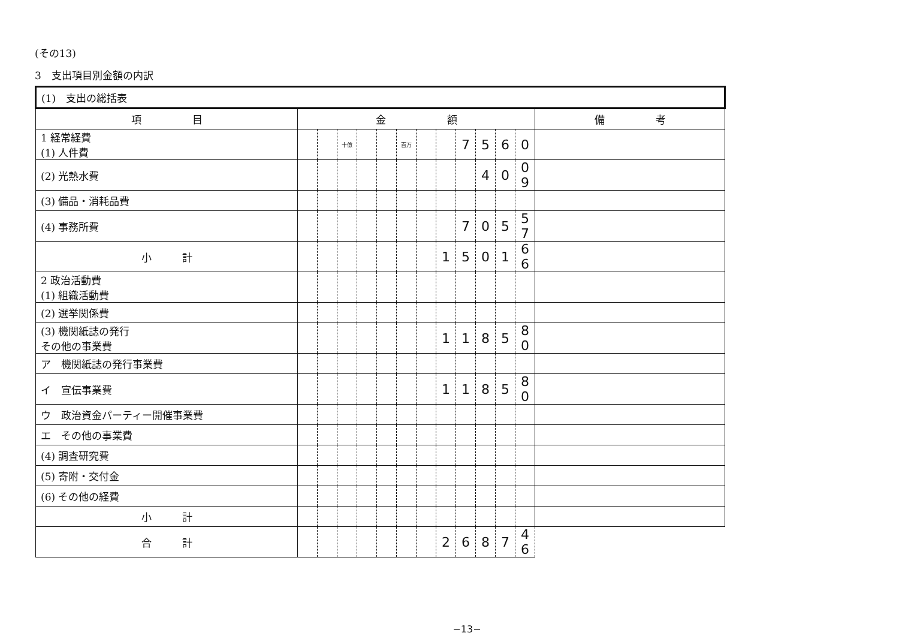(その13)
3　支出項目別金額の内訳
| (1) 支出の総括表 | | | | | | | | | | | | | | |
| 項 目 | 金 額 | | | | | | | | | | | | 備 考 | |
| 1 経常経費 (1) 人件費 | | | 十億 | | | 百万 | | | 7 | 5 | 6 | 0 | | |
| (2) 光熱水費 | | | | | | | | | | 4 | 0 | 0 9 | | |
| (3) 備品・消耗品費 | | | | | | | | | | | | | | |
| (4) 事務所費 | | | | | | | | | 7 | 0 | 5 | 5 7 | | |
| 小 計 | | | | | | | | 1 | 5 | 0 | 1 | 6 6 | | |
| 2 政治活動費 (1) 組織活動費 | | | | | | | | | | | | | | |
| (2) 選挙関係費 | | | | | | | | | | | | | | |
| (3) 機関紙誌の発行 その他の事業費 | | | | | | | | 1 | 1 | 8 | 5 | 8 0 | | |
| ア 機関紙誌の発行事業費 | | | | | | | | | | | | | | |
| イ 宣伝事業費 | | | | | | | | 1 | 1 | 8 | 5 | 8 0 | | |
| ウ 政治資金パーティー開催事業費 | | | | | | | | | | | | | | |
| エ その他の事業費 | | | | | | | | | | | | | | |
| (4) 調査研究費 | | | | | | | | | | | | | | |
| (5) 寄附・交付金 | | | | | | | | | | | | | | |
| (6) その他の経費 | | | | | | | | | | | | | | |
| 小 計 | | | | | | | | | | | | | | |
| 合 計 | | | | | | | | 2 | 6 | 8 | 7 | 4 6 | | |
−13−